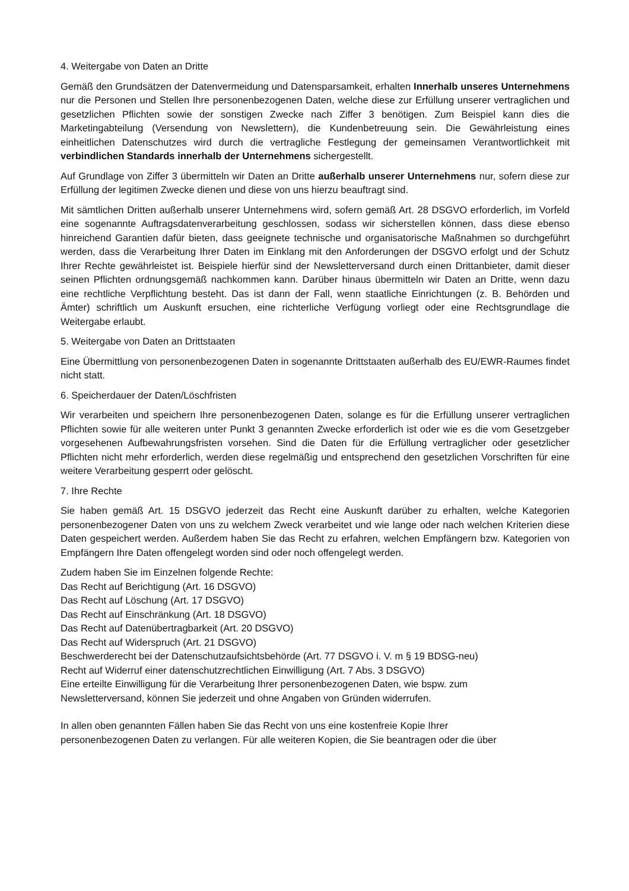4. Weitergabe von Daten an Dritte
Gemäß den Grundsätzen der Datenvermeidung und Datensparsamkeit, erhalten Innerhalb unseres Unternehmens nur die Personen und Stellen Ihre personenbezogenen Daten, welche diese zur Erfüllung unserer vertraglichen und gesetzlichen Pflichten sowie der sonstigen Zwecke nach Ziffer 3 benötigen. Zum Beispiel kann dies die Marketingabteilung (Versendung von Newslettern), die Kundenbetreuung sein. Die Gewährleistung eines einheitlichen Datenschutzes wird durch die vertragliche Festlegung der gemeinsamen Verantwortlichkeit mit verbindlichen Standards innerhalb der Unternehmens sichergestellt.
Auf Grundlage von Ziffer 3 übermitteln wir Daten an Dritte außerhalb unserer Unternehmens nur, sofern diese zur Erfüllung der legitimen Zwecke dienen und diese von uns hierzu beauftragt sind.
Mit sämtlichen Dritten außerhalb unserer Unternehmens wird, sofern gemäß Art. 28 DSGVO erforderlich, im Vorfeld eine sogenannte Auftragsdatenverarbeitung geschlossen, sodass wir sicherstellen können, dass diese ebenso hinreichend Garantien dafür bieten, dass geeignete technische und organisatorische Maßnahmen so durchgeführt werden, dass die Verarbeitung Ihrer Daten im Einklang mit den Anforderungen der DSGVO erfolgt und der Schutz Ihrer Rechte gewährleistet ist. Beispiele hierfür sind der Newsletterversand durch einen Drittanbieter, damit dieser seinen Pflichten ordnungsgemäß nachkommen kann. Darüber hinaus übermitteln wir Daten an Dritte, wenn dazu eine rechtliche Verpflichtung besteht. Das ist dann der Fall, wenn staatliche Einrichtungen (z. B. Behörden und Ämter) schriftlich um Auskunft ersuchen, eine richterliche Verfügung vorliegt oder eine Rechtsgrundlage die Weitergabe erlaubt.
5. Weitergabe von Daten an Drittstaaten
Eine Übermittlung von personenbezogenen Daten in sogenannte Drittstaaten außerhalb des EU/EWR-Raumes findet nicht statt.
6. Speicherdauer der Daten/Löschfristen
Wir verarbeiten und speichern Ihre personenbezogenen Daten, solange es für die Erfüllung unserer vertraglichen Pflichten sowie für alle weiteren unter Punkt 3 genannten Zwecke erforderlich ist oder wie es die vom Gesetzgeber vorgesehenen Aufbewahrungsfristen vorsehen. Sind die Daten für die Erfüllung vertraglicher oder gesetzlicher Pflichten nicht mehr erforderlich, werden diese regelmäßig und entsprechend den gesetzlichen Vorschriften für eine weitere Verarbeitung gesperrt oder gelöscht.
7. Ihre Rechte
Sie haben gemäß Art. 15 DSGVO jederzeit das Recht eine Auskunft darüber zu erhalten, welche Kategorien personenbezogener Daten von uns zu welchem Zweck verarbeitet und wie lange oder nach welchen Kriterien diese Daten gespeichert werden. Außerdem haben Sie das Recht zu erfahren, welchen Empfängern bzw. Kategorien von Empfängern Ihre Daten offengelegt worden sind oder noch offengelegt werden.
Zudem haben Sie im Einzelnen folgende Rechte:
Das Recht auf Berichtigung (Art. 16 DSGVO)
Das Recht auf Löschung (Art. 17 DSGVO)
Das Recht auf Einschränkung (Art. 18 DSGVO)
Das Recht auf Datenübertragbarkeit (Art. 20 DSGVO)
Das Recht auf Widerspruch (Art. 21 DSGVO)
Beschwerderecht bei der Datenschutzaufsichtsbehörde (Art. 77 DSGVO i. V. m § 19 BDSG-neu)
Recht auf Widerruf einer datenschutzrechtlichen Einwilligung (Art. 7 Abs. 3 DSGVO)
Eine erteilte Einwilligung für die Verarbeitung Ihrer personenbezogenen Daten, wie bspw. zum
Newsletterversand, können Sie jederzeit und ohne Angaben von Gründen widerrufen.
In allen oben genannten Fällen haben Sie das Recht von uns eine kostenfreie Kopie Ihrer
personenbezogenen Daten zu verlangen. Für alle weiteren Kopien, die Sie beantragen oder die über